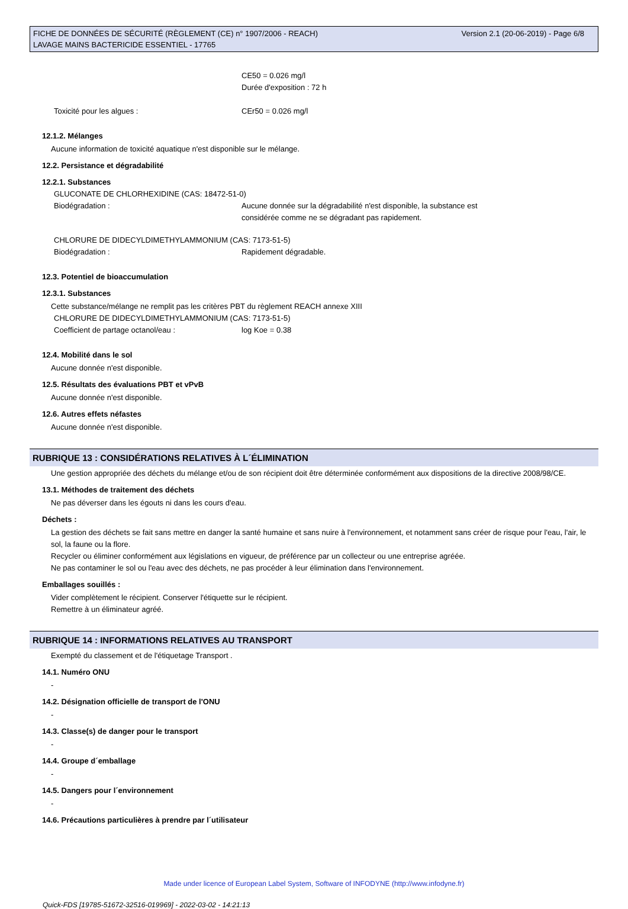FICHE DE DONNÉES DE SÉCURITÉ (RÈGLEMENT (CE) n° 1907/2006 - REACH)
LAVAGE MAINS BACTERICIDE ESSENTIEL - 17765
Version 2.1 (20-06-2019) - Page 6/8
CE50 = 0.026 mg/l
Durée d'exposition : 72 h
Toxicité pour les algues : CEr50 = 0.026 mg/l
12.1.2. Mélanges
Aucune information de toxicité aquatique n'est disponible sur le mélange.
12.2. Persistance et dégradabilité
12.2.1. Substances
GLUCONATE DE CHLORHEXIDINE (CAS: 18472-51-0)
Biodégradation : Aucune donnée sur la dégradabilité n'est disponible, la substance est
considérée comme ne se dégradant pas rapidement.
CHLORURE DE DIDECYLDIMETHYLAMMONIUM (CAS: 7173-51-5)
Biodégradation : Rapidement dégradable.
12.3. Potentiel de bioaccumulation
12.3.1. Substances
Cette substance/mélange ne remplit pas les critères PBT du règlement REACH annexe XIII
CHLORURE DE DIDECYLDIMETHYLAMMONIUM (CAS: 7173-51-5)
Coefficient de partage octanol/eau : log Koe = 0.38
12.4. Mobilité dans le sol
Aucune donnée n'est disponible.
12.5. Résultats des évaluations PBT et vPvB
Aucune donnée n'est disponible.
12.6. Autres effets néfastes
Aucune donnée n'est disponible.
RUBRIQUE 13 : CONSIDÉRATIONS RELATIVES À L´ÉLIMINATION
Une gestion appropriée des déchets du mélange et/ou de son récipient doit être déterminée conformément aux dispositions de la directive 2008/98/CE.
13.1. Méthodes de traitement des déchets
Ne pas déverser dans les égouts ni dans les cours d'eau.
Déchets :
La gestion des déchets se fait sans mettre en danger la santé humaine et sans nuire à l'environnement, et notamment sans créer de risque pour l'eau, l'air, le sol, la faune ou la flore.
Recycler ou éliminer conformément aux législations en vigueur, de préférence par un collecteur ou une entreprise agréée.
Ne pas contaminer le sol ou l'eau avec des déchets, ne pas procéder à leur élimination dans l'environnement.
Emballages souillés :
Vider complètement le récipient. Conserver l'étiquette sur le récipient.
Remettre à un éliminateur agréé.
RUBRIQUE 14 : INFORMATIONS RELATIVES AU TRANSPORT
Exempté du classement et de l'étiquetage Transport .
14.1. Numéro ONU
-
14.2. Désignation officielle de transport de l'ONU
-
14.3. Classe(s) de danger pour le transport
-
14.4. Groupe d´emballage
-
14.5. Dangers pour l´environnement
-
14.6. Précautions particulières à prendre par l´utilisateur
Made under licence of European Label System, Software of INFODYNE (http://www.infodyne.fr)
Quick-FDS [19785-51672-32516-019969] - 2022-03-02 - 14:21:13